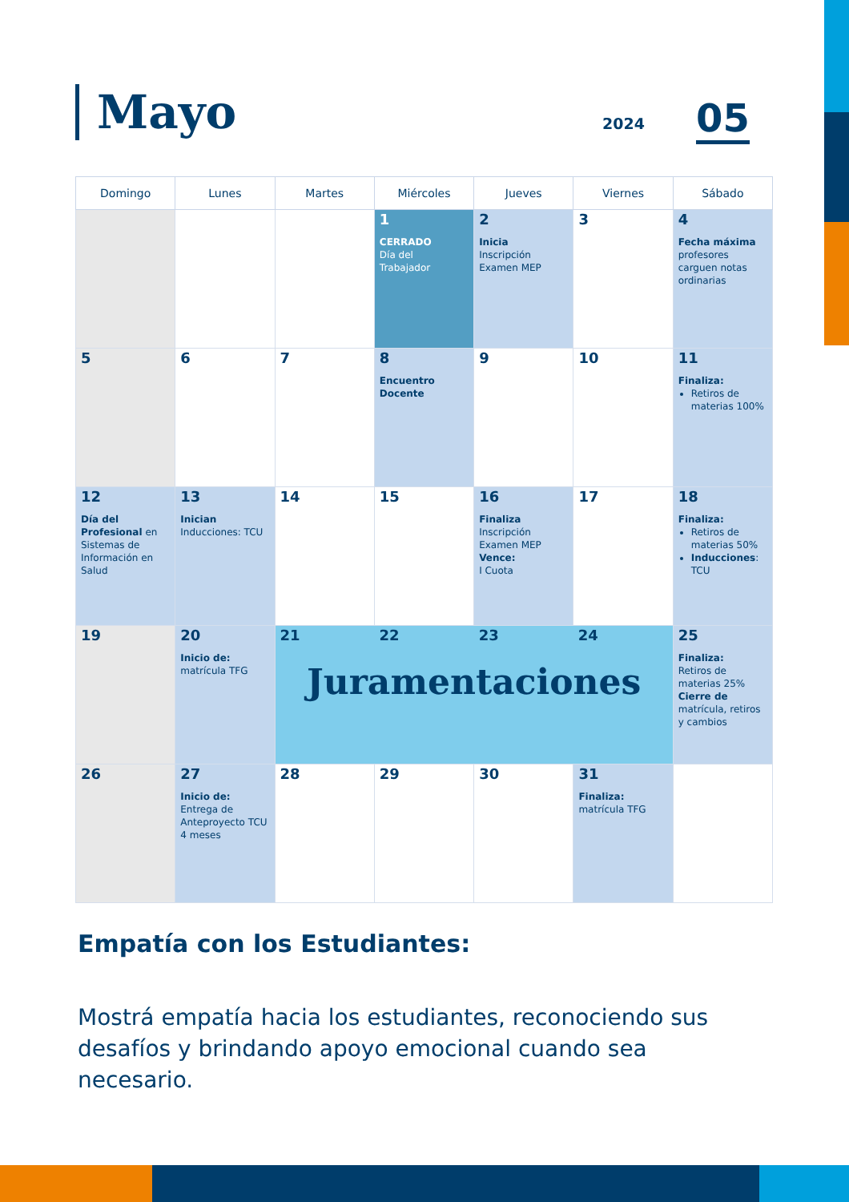Mayo 2024 05
| Domingo | Lunes | Martes | Miércoles | Jueves | Viernes | Sábado |
| --- | --- | --- | --- | --- | --- | --- |
| | | | 1 CERRADO Día del Trabajador | 2 Inicia Inscripción Examen MEP | 3 | 4 Fecha máxima profesores carguen notas ordinarias |
| 5 | 6 | 7 | 8 Encuentro Docente | 9 | 10 | 11 Finaliza: Retiros de materias 100% |
| 12 Día del Profesional en Sistemas de Información en Salud | 13 Inician Inducciones: TCU | 14 | 15 | 16 Finaliza Inscripción Examen MEP Vence: I Cuota | 17 | 18 Finaliza: Retiros de materias 50% Inducciones : TCU |
| 19 | 20 Inicio de: matrícula TFG | 21 22 23 24 Juramentaciones | | | | 25 Finaliza: Retiros de materias 25% Cierre de matrícula, retiros y cambios |
| 26 | 27 Inicio de: Entrega de Anteproyecto TCU 4 meses | 28 | 29 | 30 | 31 Finaliza: matrícula TFG | |
Empatía con los Estudiantes:
Mostrá empatía hacia los estudiantes, reconociendo sus desafíos y brindando apoyo emocional cuando sea necesario.